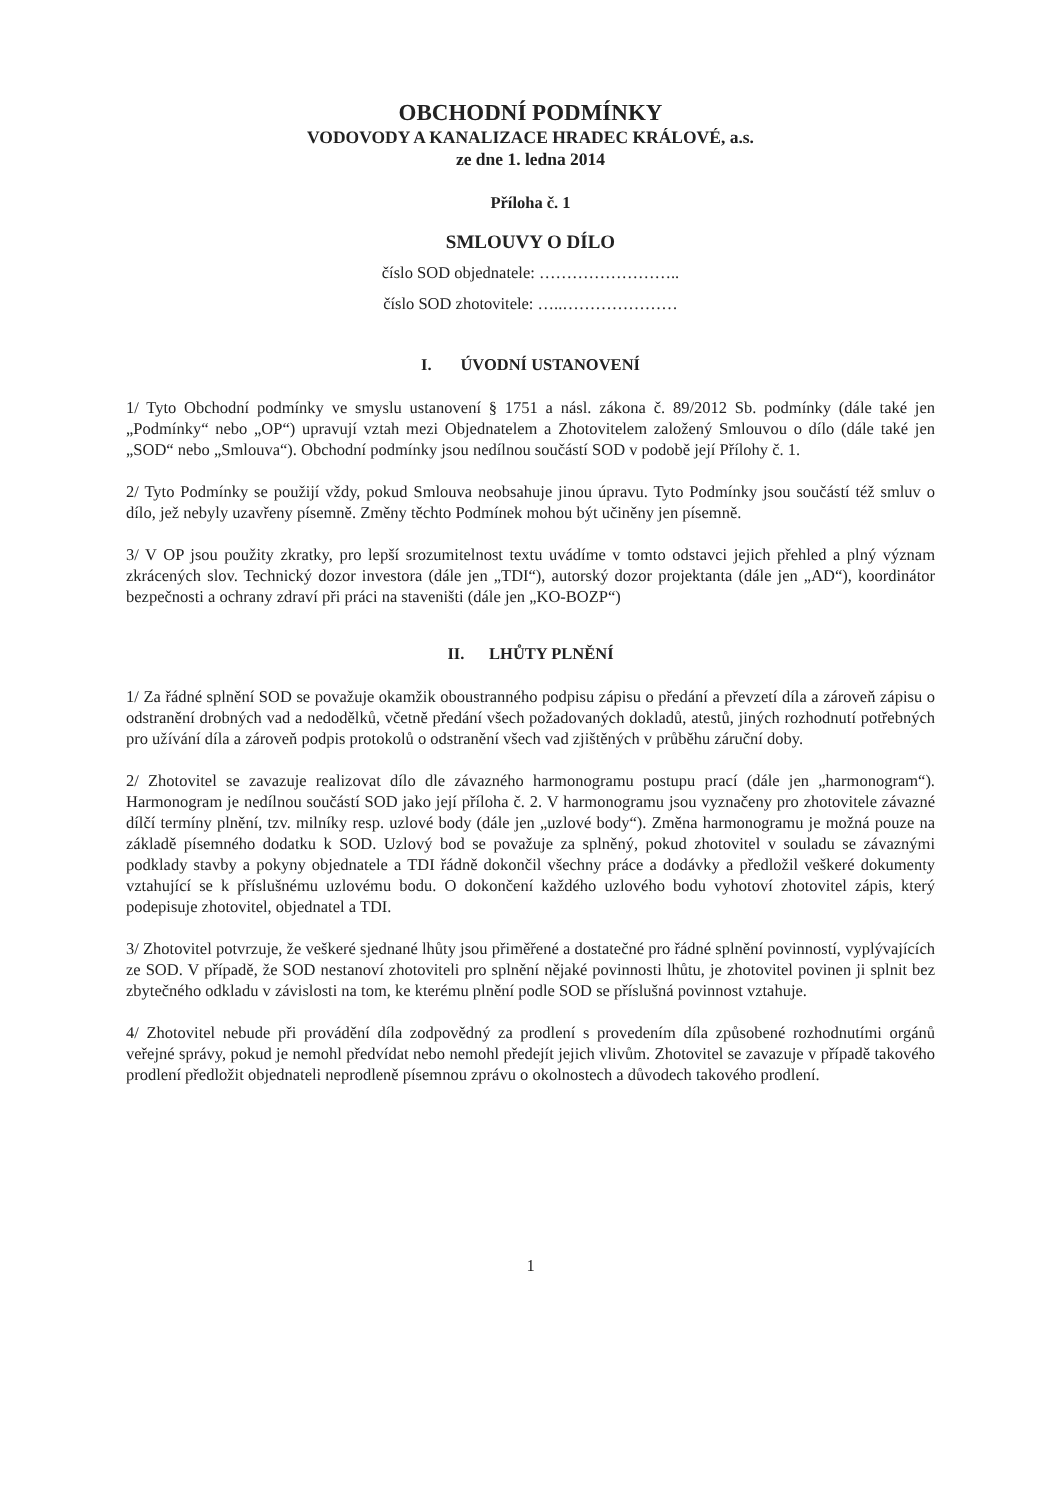OBCHODNÍ PODMÍNKY
VODOVODY A KANALIZACE HRADEC KRÁLOVÉ, a.s.
ze dne 1. ledna 2014
Příloha č. 1
SMLOUVY O DÍLO
číslo SOD objednatele: ……………………..
číslo SOD zhotovitele: …..…………………
I. ÚVODNÍ USTANOVENÍ
1/ Tyto Obchodní podmínky ve smyslu ustanovení § 1751 a násl. zákona č. 89/2012 Sb. podmínky (dále také jen „Podmínky“ nebo „OP“) upravují vztah mezi Objednatelem a Zhotovitelem založený Smlouvou o dílo (dále také jen „SOD“ nebo „Smlouva“). Obchodní podmínky jsou nedílnou součástí SOD v podobě její Přílohy č. 1.
2/ Tyto Podmínky se použijí vždy, pokud Smlouva neobsahuje jinou úpravu. Tyto Podmínky jsou součástí též smluv o dílo, jež nebyly uzavřeny písemně. Změny těchto Podmínek mohou být učiněny jen písemně.
3/ V OP jsou použity zkratky, pro lepší srozumitelnost textu uvádíme v tomto odstavci jejich přehled a plný význam zkrácených slov. Technický dozor investora (dále jen „TDI“), autorský dozor projektanta (dále jen „AD“), koordinátor bezpečnosti a ochrany zdraví při práci na staveništi (dále jen „KO-BOZP“)
II. LHŮTY PLNĚNÍ
1/ Za řádné splnění SOD se považuje okamžik oboustranného podpisu zápisu o předání a převzetí díla a zároveň zápisu o odstranění drobných vad a nedodělků, včetně předání všech požadovaných dokladů, atestů, jiných rozhodnutí potřebných pro užívání díla a zároveň podpis protokolů o odstranění všech vad zjištěných v průběhu záruční doby.
2/ Zhotovitel se zavazuje realizovat dílo dle závazného harmonogramu postupu prací (dále jen „harmonogram“). Harmonogram je nedílnou součástí SOD jako její příloha č. 2. V harmonogramu jsou vyznačeny pro zhotovitele závazné dílčí termíny plnění, tzv. milníky resp. uzlové body (dále jen „uzlové body“). Změna harmonogramu je možná pouze na základě písemného dodatku k SOD. Uzlový bod se považuje za splněný, pokud zhotovitel v souladu se závaznými podklady stavby a pokyny objednatele a TDI řádně dokončil všechny práce a dodávky a předložil veškeré dokumenty vztahující se k příslušnému uzlovému bodu. O dokončení každého uzlového bodu vyhotoví zhotovitel zápis, který podepisuje zhotovitel, objednatel a TDI.
3/ Zhotovitel potvrzuje, že veškeré sjednané lhůty jsou přiměřené a dostatečné pro řádné splnění povinností, vyplývajících ze SOD. V případě, že SOD nestanoví zhotoviteli pro splnění nějaké povinnosti lhůtu, je zhotovitel povinen ji splnit bez zbytečného odkladu v závislosti na tom, ke kterému plnění podle SOD se příslušná povinnost vztahuje.
4/ Zhotovitel nebude při provádění díla zodpovědný za prodlení s provedením díla způsobené rozhodnutími orgánů veřejné správy, pokud je nemohl předvídat nebo nemohl předejít jejich vlivům. Zhotovitel se zavazuje v případě takového prodlení předložit objednateli neprodleně písemnou zprávu o okolnostech a důvodech takového prodlení.
1